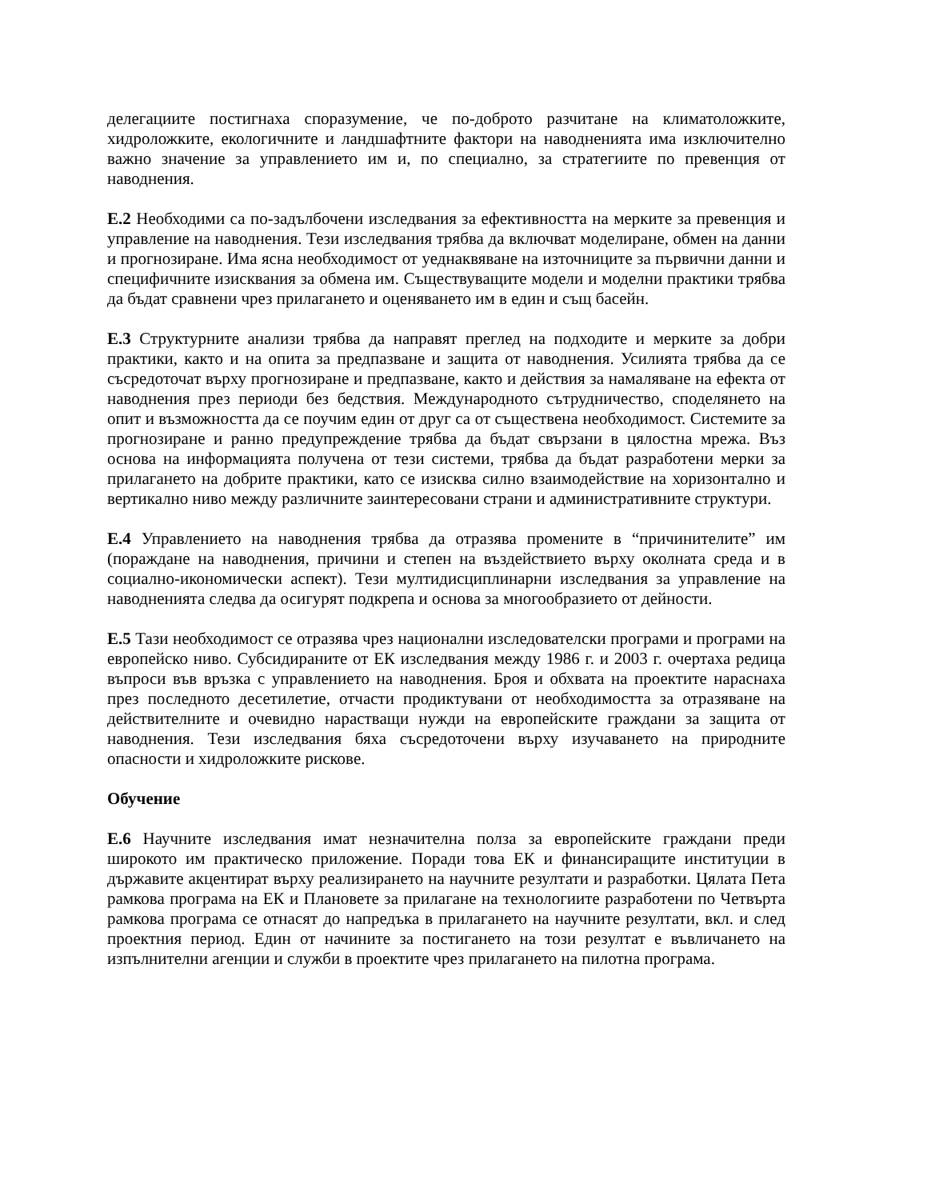делегациите постигнаха споразумение, че по-доброто разчитане на климатоложките, хидроложките, екологичните и ландшафтните фактори на наводненията има изключително важно значение за управлението им и, по специално, за стратегиите по превенция от наводнения.
Е.2 Необходими са по-задълбочени изследвания за ефективността на мерките за превенция и управление на наводнения. Тези изследвания трябва да включват моделиране, обмен на данни и прогнозиране. Има ясна необходимост от уеднаквяване на източниците за първични данни и специфичните изисквания за обмена им. Съществуващите модели и моделни практики трябва да бъдат сравнени чрез прилагането и оценяването им в един и същ басейн.
Е.3 Структурните анализи трябва да направят преглед на подходите и мерките за добри практики, както и на опита за предпазване и защита от наводнения. Усилията трябва да се съсредоточат върху прогнозиране и предпазване, както и действия за намаляване на ефекта от наводнения през периоди без бедствия. Международното сътрудничество, споделянето на опит и възможността да се поучим един от друг са от съществена необходимост. Системите за прогнозиране и ранно предупреждение трябва да бъдат свързани в цялостна мрежа. Въз основа на информацията получена от тези системи, трябва да бъдат разработени мерки за прилагането на добрите практики, като се изисква силно взаимодействие на хоризонтално и вертикално ниво между различните заинтересовани страни и административните структури.
Е.4 Управлението на наводнения трябва да отразява промените в “причинителите” им (пораждане на наводнения, причини и степен на въздействието върху околната среда и в социално-икономически аспект). Тези мултидисциплинарни изследвания за управление на наводненията следва да осигурят подкрепа и основа за многообразието от дейности.
Е.5 Тази необходимост се отразява чрез национални изследователски програми и програми на европейско ниво. Субсидираните от ЕК изследвания между 1986 г. и 2003 г. очертаха редица въпроси във връзка с управлението на наводнения. Броя и обхвата на проектите нараснаха през последното десетилетие, отчасти продиктувани от необходимостта за отразяване на действителните и очевидно нарастващи нужди на европейските граждани за защита от наводнения. Тези изследвания бяха съсредоточени върху изучаването на природните опасности и хидроложките рискове.
Обучение
Е.6 Научните изследвания имат незначителна полза за европейските граждани преди широкото им практическо приложение. Поради това ЕК и финансиращите институции в държавите акцентират върху реализирането на научните резултати и разработки. Цялата Пета рамкова програма на ЕК и Плановете за прилагане на технологиите разработени по Четвърта рамкова програма се отнасят до напредъка в прилагането на научните резултати, вкл. и след проектния период. Един от начините за постигането на този резултат е въвличането на изпълнителни агенции и служби в проектите чрез прилагането на пилотна програма.